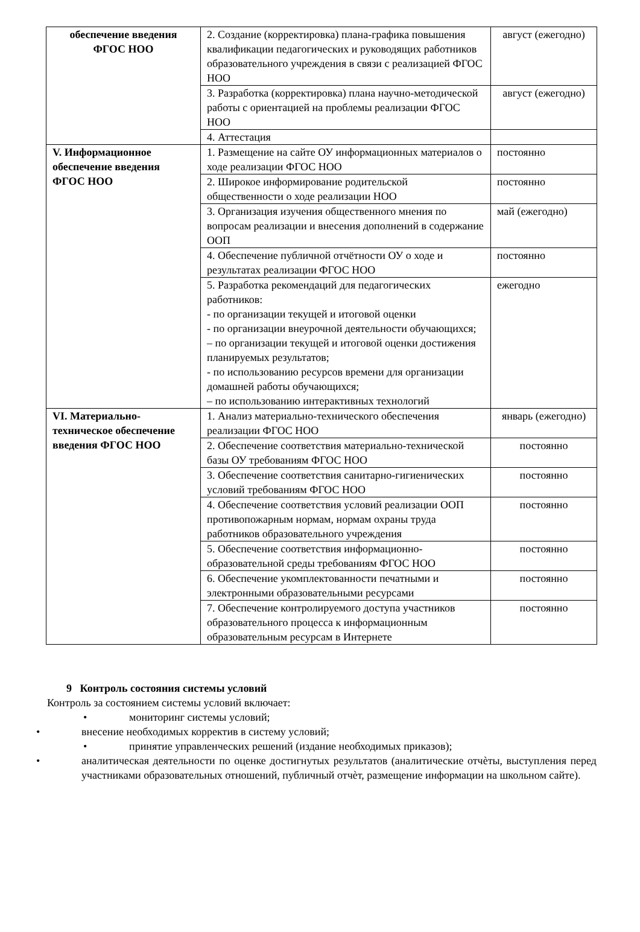| обеспечение введения ФГОС НОО | 2. Создание (корректировка) плана-графика повышения квалификации педагогических и руководящих работников образовательного учреждения в связи с реализацией ФГОС НОО | август (ежегодно) |
| | 3. Разработка (корректировка) плана научно-методической работы с ориентацией на проблемы реализации ФГОС НОО | август (ежегодно) |
| | 4. Аттестация | |
| V. Информационное обеспечение введения ФГОС НОО | 1. Размещение на сайте ОУ информационных материалов о ходе реализации ФГОС НОО | постоянно |
| | 2. Широкое информирование родительской общественности о ходе реализации НОО | постоянно |
| | 3. Организация изучения общественного мнения по вопросам реализации и внесения дополнений в содержание ООП | май (ежегодно) |
| | 4. Обеспечение публичной отчётности ОУ о ходе и результатах реализации ФГОС НОО | постоянно |
| | 5. Разработка рекомендаций для педагогических работников: - по организации текущей и итоговой оценки - по организации внеурочной деятельности обучающихся; – по организации текущей и итоговой оценки достижения планируемых результатов; - по использованию ресурсов времени для организации домашней работы обучающихся; – по использованию интерактивных технологий | ежегодно |
| VI. Материально-техническое обеспечение введения ФГОС НОО | 1. Анализ материально-технического обеспечения реализации ФГОС НОО | январь (ежегодно) |
| | 2. Обеспечение соответствия материально-технической базы ОУ требованиям ФГОС НОО | постоянно |
| | 3. Обеспечение соответствия санитарно-гигиенических условий требованиям ФГОС НОО | постоянно |
| | 4. Обеспечение соответствия условий реализации ООП противопожарным нормам, нормам охраны труда работников образовательного учреждения | постоянно |
| | 5. Обеспечение соответствия информационно-образовательной среды требованиям ФГОС НОО | постоянно |
| | 6. Обеспечение укомплектованности печатными и электронными образовательными ресурсами | постоянно |
| | 7. Обеспечение контролируемого доступа участников образовательного процесса к информационным образовательным ресурсам в Интернете | постоянно |
9 Контроль состояния системы условий
Контроль за состоянием системы условий включает:
• мониторинг системы условий;
• внесение необходимых корректив в систему условий;
• принятие управленческих решений (издание необходимых приказов);
• аналитическая деятельности по оценке достигнутых результатов (аналитические отчѐты, выступления перед участниками образовательных отношений, публичный отчѐт, размещение информации на школьном сайте).